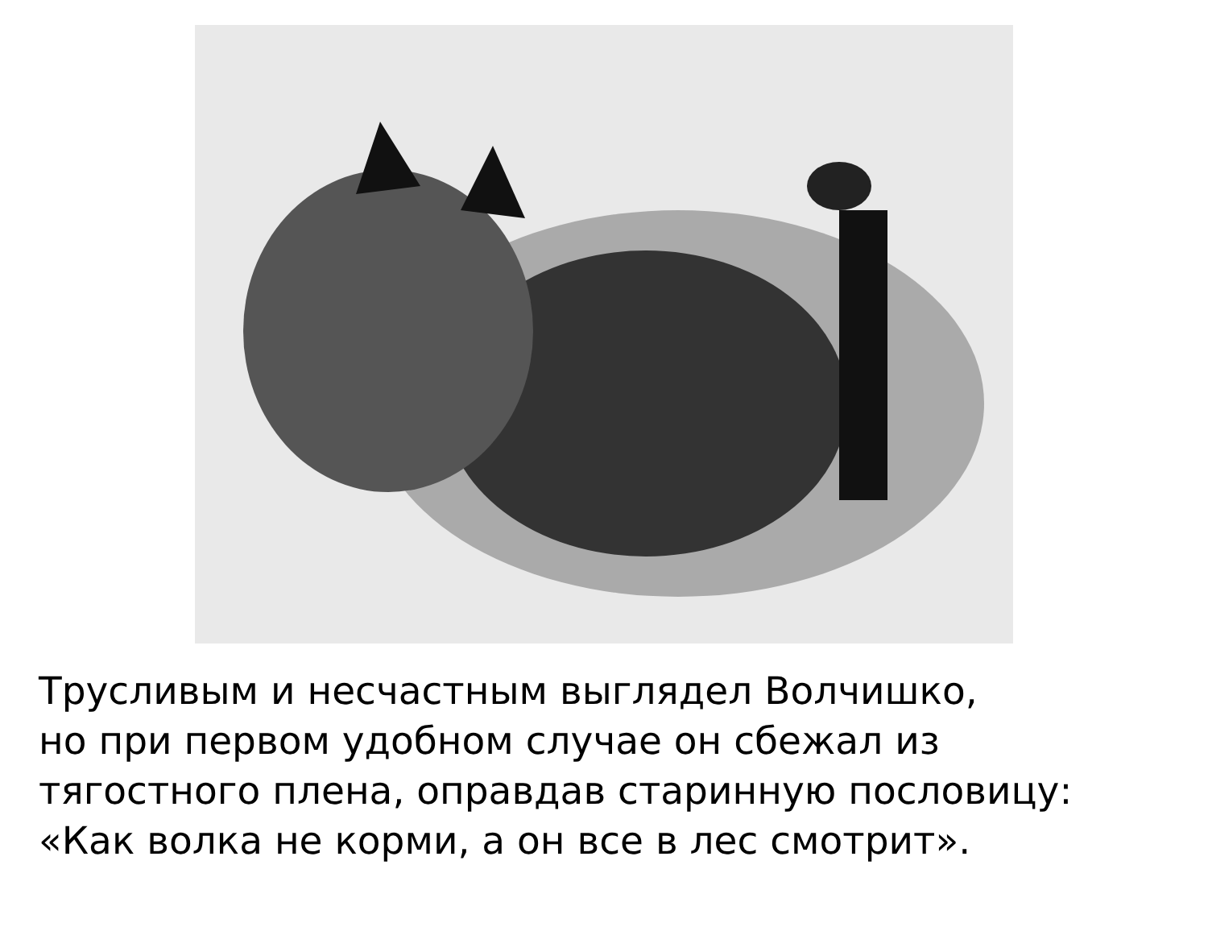Трусливым и несчастным выглядел Волчишко,
но при первом удобном случае он сбежал из
тягостного плена, оправдав старинную пословицу:
«Как волка не корми, а он все в лес смотрит».